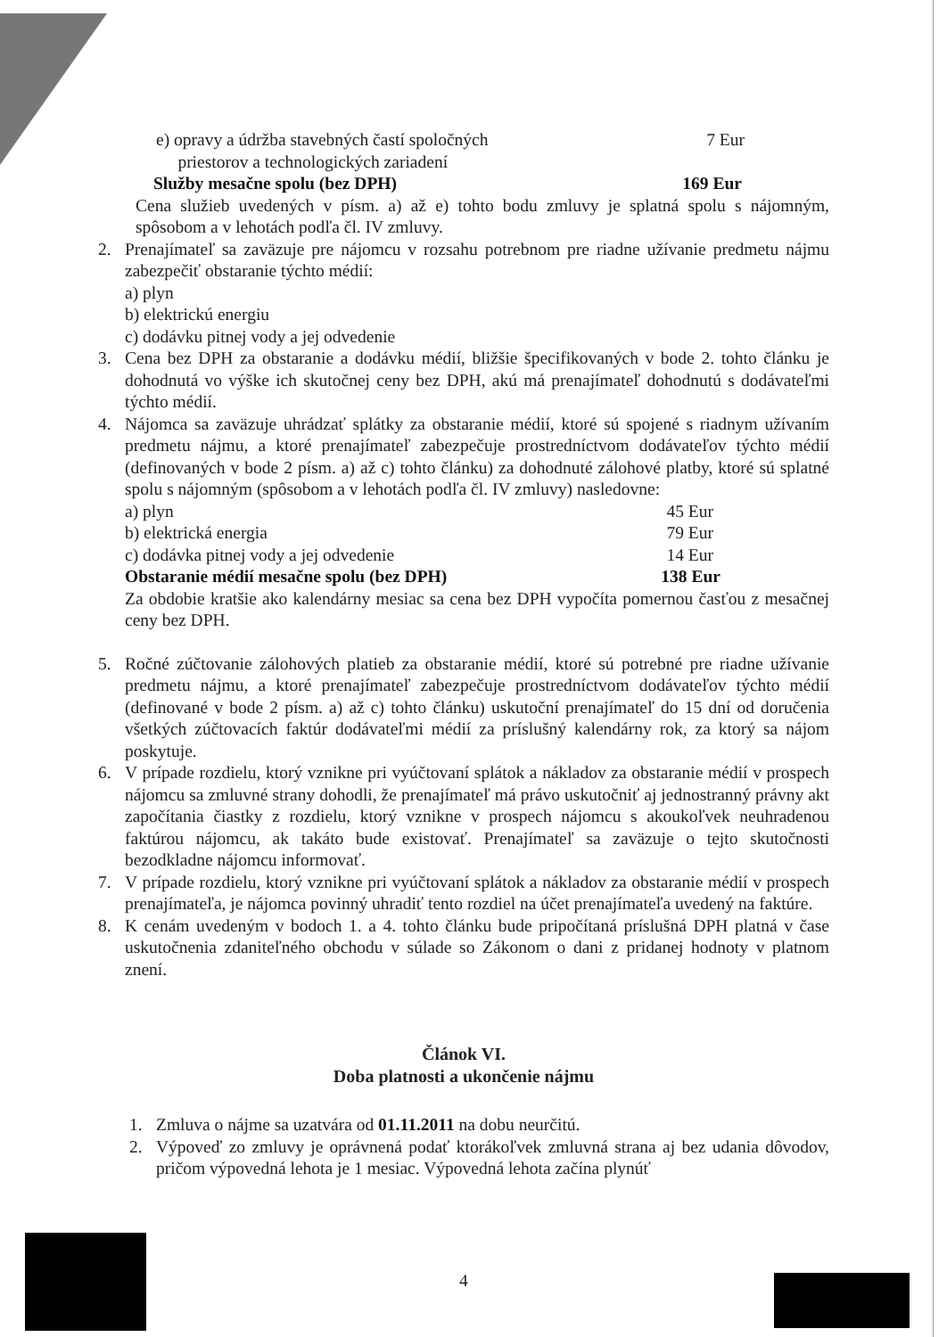e) opravy a údržba stavebných častí spoločných
priestorov a technologických zariadení 7 Eur
Služby mesačne spolu (bez DPH) 169 Eur
Cena služieb uvedených v písm. a) až e) tohto bodu zmluvy je splatná spolu s nájomným, spôsobom a v lehotách podľa čl. IV zmluvy.
2. Prenajímateľ sa zaväzuje pre nájomcu v rozsahu potrebnom pre riadne užívanie predmetu nájmu zabezpečiť obstaranie týchto médií:
a) plyn
b) elektrickú energiu
c) dodávku pitnej vody a jej odvedenie
3. Cena bez DPH za obstaranie a dodávku médií, bližšie špecifikovaných v bode 2. tohto článku je dohodnutá vo výške ich skutočnej ceny bez DPH, akú má prenajímateľ dohodnutú s dodávateľmi týchto médií.
4. Nájomca sa zaväzuje uhrádzať splátky za obstaranie médií, ktoré sú spojené s riadnym užívaním predmetu nájmu, a ktoré prenajímateľ zabezpečuje prostredníctvom dodávateľov týchto médií (definovaných v bode 2 písm. a) až c) tohto článku) za dohodnuté zálohové platby, ktoré sú splatné spolu s nájomným (spôsobom a v lehotách podľa čl. IV zmluvy) nasledovne:
a) plyn 45 Eur
b) elektrická energia 79 Eur
c) dodávka pitnej vody a jej odvedenie 14 Eur
Obstaranie médií mesačne spolu (bez DPH) 138 Eur
Za obdobie kratšie ako kalendárny mesiac sa cena bez DPH vypočíta pomernou časťou z mesačnej ceny bez DPH.
5. Ročné zúčtovanie zálohových platieb za obstaranie médií, ktoré sú potrebné pre riadne užívanie predmetu nájmu, a ktoré prenajímateľ zabezpečuje prostredníctvom dodávateľov týchto médií (definované v bode 2 písm. a) až c) tohto článku) uskutoční prenajímateľ do 15 dní od doručenia všetkých zúčtovacích faktúr dodávateľmi médií za príslušný kalendárny rok, za ktorý sa nájom poskytuje.
6. V prípade rozdielu, ktorý vznikne pri vyúčtovaní splátok a nákladov za obstaranie médií v prospech nájomcu sa zmluvné strany dohodli, že prenajímateľ má právo uskutočniť aj jednostranný právny akt započítania čiastky z rozdielu, ktorý vznikne v prospech nájomcu s akoukoľvek neuhradenou faktúrou nájomcu, ak takáto bude existovať. Prenajímateľ sa zaväzuje o tejto skutočnosti bezodkladne nájomcu informovať.
7. V prípade rozdielu, ktorý vznikne pri vyúčtovaní splátok a nákladov za obstaranie médií v prospech prenajímateľa, je nájomca povinný uhradiť tento rozdiel na účet prenajímateľa uvedený na faktúre.
8. K cenám uvedeným v bodoch 1. a 4. tohto článku bude pripočítaná príslušná DPH platná v čase uskutočnenia zdaniteľného obchodu v súlade so Zákonom o dani z pridanej hodnoty v platnom znení.
Článok VI.
Doba platnosti a ukončenie nájmu
1. Zmluva o nájme sa uzatvára od 01.11.2011 na dobu neurčitú.
2. Výpoveď zo zmluvy je oprávnená podať ktorákoľvek zmluvná strana aj bez udania dôvodov, pričom výpovedná lehota je 1 mesiac. Výpovedná lehota začína plynúť
4